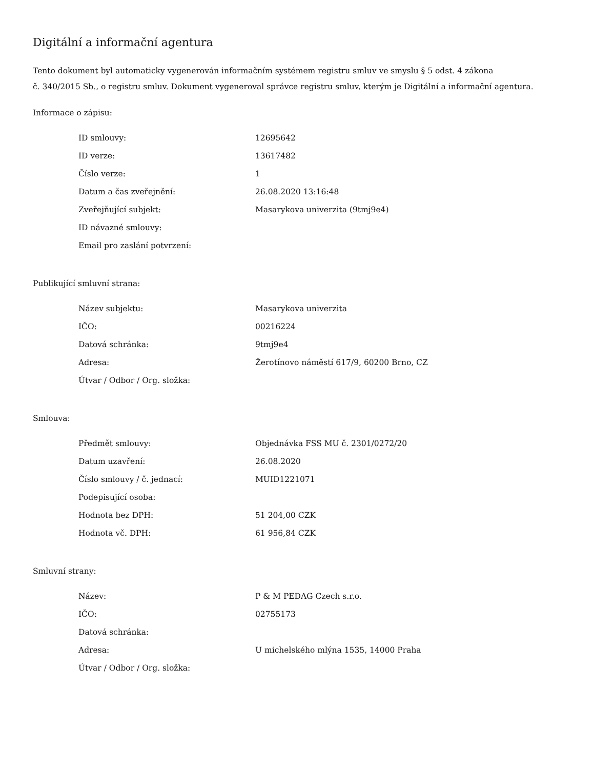Digitální a informační agentura
Tento dokument byl automaticky vygenerován informačním systémem registru smluv ve smyslu § 5 odst. 4 zákona
č. 340/2015 Sb., o registru smluv. Dokument vygeneroval správce registru smluv, kterým je Digitální a informační agentura.
Informace o zápisu:
| ID smlouvy: | 12695642 |
| ID verze: | 13617482 |
| Číslo verze: | 1 |
| Datum a čas zveřejnění: | 26.08.2020 13:16:48 |
| Zveřejňující subjekt: | Masarykova univerzita (9tmj9e4) |
| ID návazné smlouvy: | |
| Email pro zaslání potvrzení: | |
Publikující smluvní strana:
| Název subjektu: | Masarykova univerzita |
| IČO: | 00216224 |
| Datová schránka: | 9tmj9e4 |
| Adresa: | Žerotínovo náměstí 617/9, 60200 Brno, CZ |
| Útvar / Odbor / Org. složka: | |
Smlouva:
| Předmět smlouvy: | Objednávka FSS MU č. 2301/0272/20 |
| Datum uzavření: | 26.08.2020 |
| Číslo smlouvy / č. jednací: | MUID1221071 |
| Podepisující osoba: | |
| Hodnota bez DPH: | 51 204,00 CZK |
| Hodnota vč. DPH: | 61 956,84 CZK |
Smluvní strany:
| Název: | P & M PEDAG Czech s.r.o. |
| IČO: | 02755173 |
| Datová schránka: | |
| Adresa: | U michelského mlýna 1535, 14000 Praha |
| Útvar / Odbor / Org. složka: | |